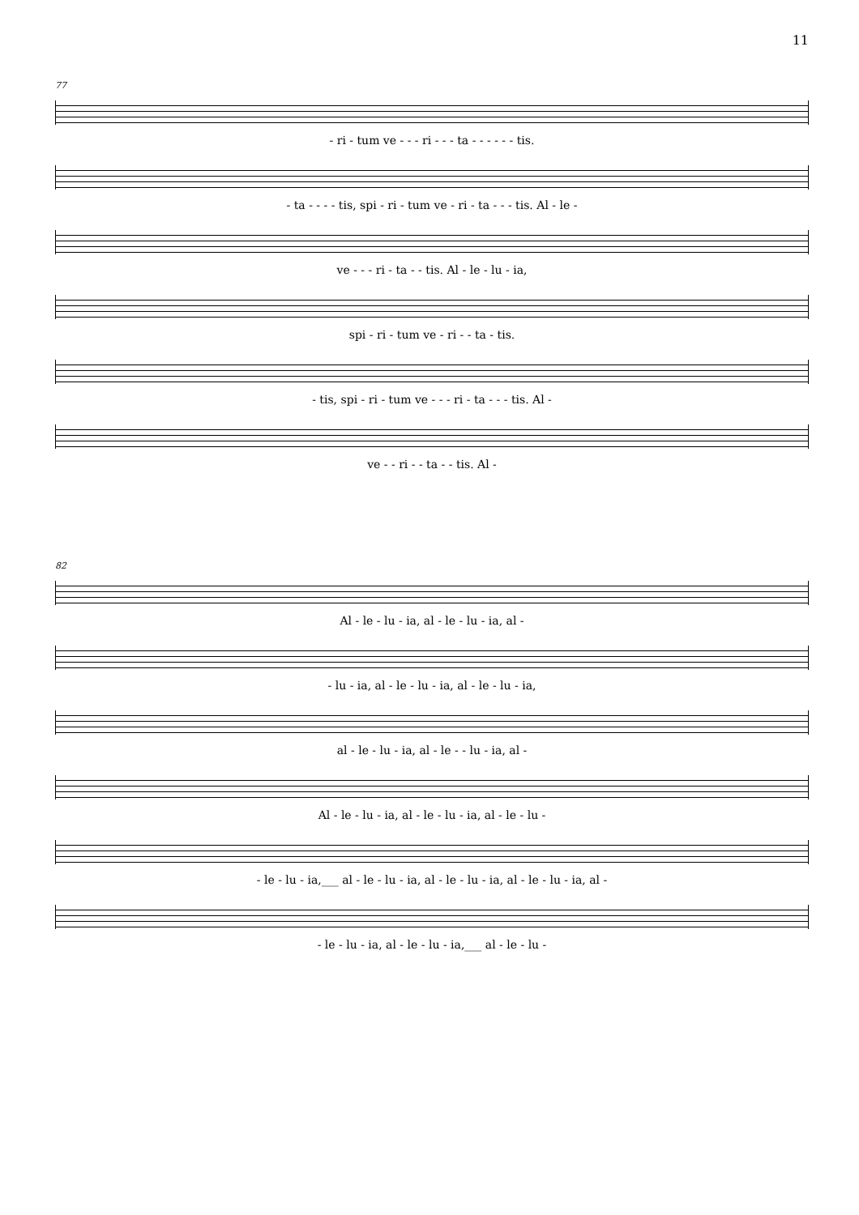11
77
- ri - tum ve - - - ri - - - ta - - - - - - tis.
- ta - - - - tis, spi - ri - tum ve - ri - ta - - - tis. Al - le -
ve - - - ri - ta - - tis. Al - le - lu - ia,
spi - ri - tum ve - ri - - ta - tis.
- tis, spi - ri - tum ve - - - ri - ta - - - tis. Al -
ve - - ri - - ta - - tis. Al -
82
Al - le - lu - ia, al - le - lu - ia, al -
- lu - ia, al - le - lu - ia, al - le - lu - ia,
al - le - lu - ia, al - le - - lu - ia, al -
Al - le - lu - ia, al - le - lu - ia, al - le - lu -
- le - lu - ia,___ al - le - lu - ia, al - le - lu - ia, al - le - lu - ia, al -
- le - lu - ia, al - le - lu - ia,___ al - le - lu -